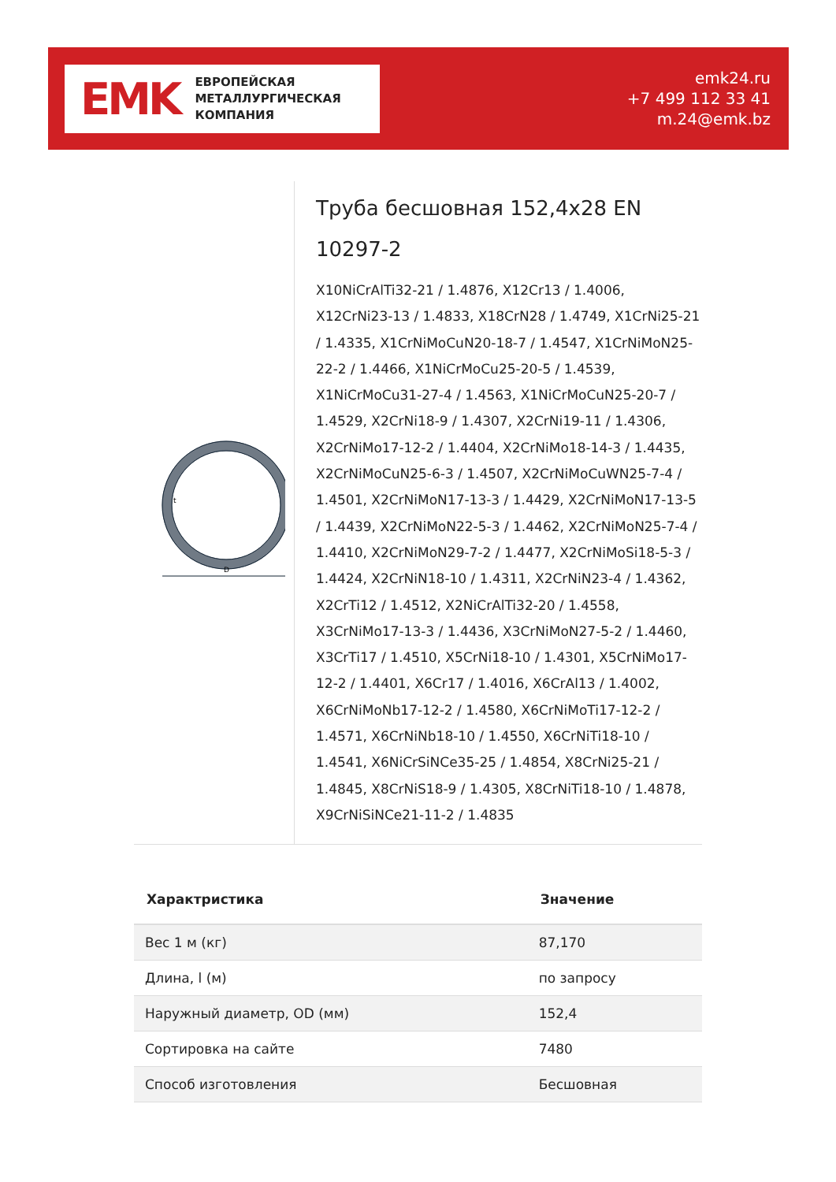EMK ЕВРОПЕЙСКАЯ
МЕТАЛЛУРГИЧЕСКАЯ
КОМПАНИЯ
emk24.ru
+7 499 112 33 41
m.24@emk.bz
D
t
Труба бесшовная 152,4x28 EN 10297-2
X10NiCrAlTi32-21 / 1.4876, X12Cr13 / 1.4006, X12CrNi23-13 / 1.4833, X18CrN28 / 1.4749, X1CrNi25-21 / 1.4335, X1CrNiMoCuN20-18-7 / 1.4547, X1CrNiMoN25-22-2 / 1.4466, X1NiCrMoCu25-20-5 / 1.4539, X1NiCrMoCu31-27-4 / 1.4563, X1NiCrMoCuN25-20-7 / 1.4529, X2CrNi18-9 / 1.4307, X2CrNi19-11 / 1.4306, X2CrNiMo17-12-2 / 1.4404, X2CrNiMo18-14-3 / 1.4435, X2CrNiMoCuN25-6-3 / 1.4507, X2CrNiMoCuWN25-7-4 / 1.4501, X2CrNiMoN17-13-3 / 1.4429, X2CrNiMoN17-13-5 / 1.4439, X2CrNiMoN22-5-3 / 1.4462, X2CrNiMoN25-7-4 / 1.4410, X2CrNiMoN29-7-2 / 1.4477, X2CrNiMoSi18-5-3 / 1.4424, X2CrNiN18-10 / 1.4311, X2CrNiN23-4 / 1.4362, X2CrTi12 / 1.4512, X2NiCrAlTi32-20 / 1.4558, X3CrNiMo17-13-3 / 1.4436, X3CrNiMoN27-5-2 / 1.4460, X3CrTi17 / 1.4510, X5CrNi18-10 / 1.4301, X5CrNiMo17-12-2 / 1.4401, X6Cr17 / 1.4016, X6CrAl13 / 1.4002, X6CrNiMoNb17-12-2 / 1.4580, X6CrNiMoTi17-12-2 / 1.4571, X6CrNiNb18-10 / 1.4550, X6CrNiTi18-10 / 1.4541, X6NiCrSiNCe35-25 / 1.4854, X8CrNi25-21 / 1.4845, X8CrNiS18-9 / 1.4305, X8CrNiTi18-10 / 1.4878, X9CrNiSiNCe21-11-2 / 1.4835
| Характристика | Значение |
| --- | --- |
| Вес 1 м (кг) | 87,170 |
| Длина, l (м) | по запросу |
| Наружный диаметр, OD (мм) | 152,4 |
| Сортировка на сайте | 7480 |
| Способ изготовления | Бесшовная |